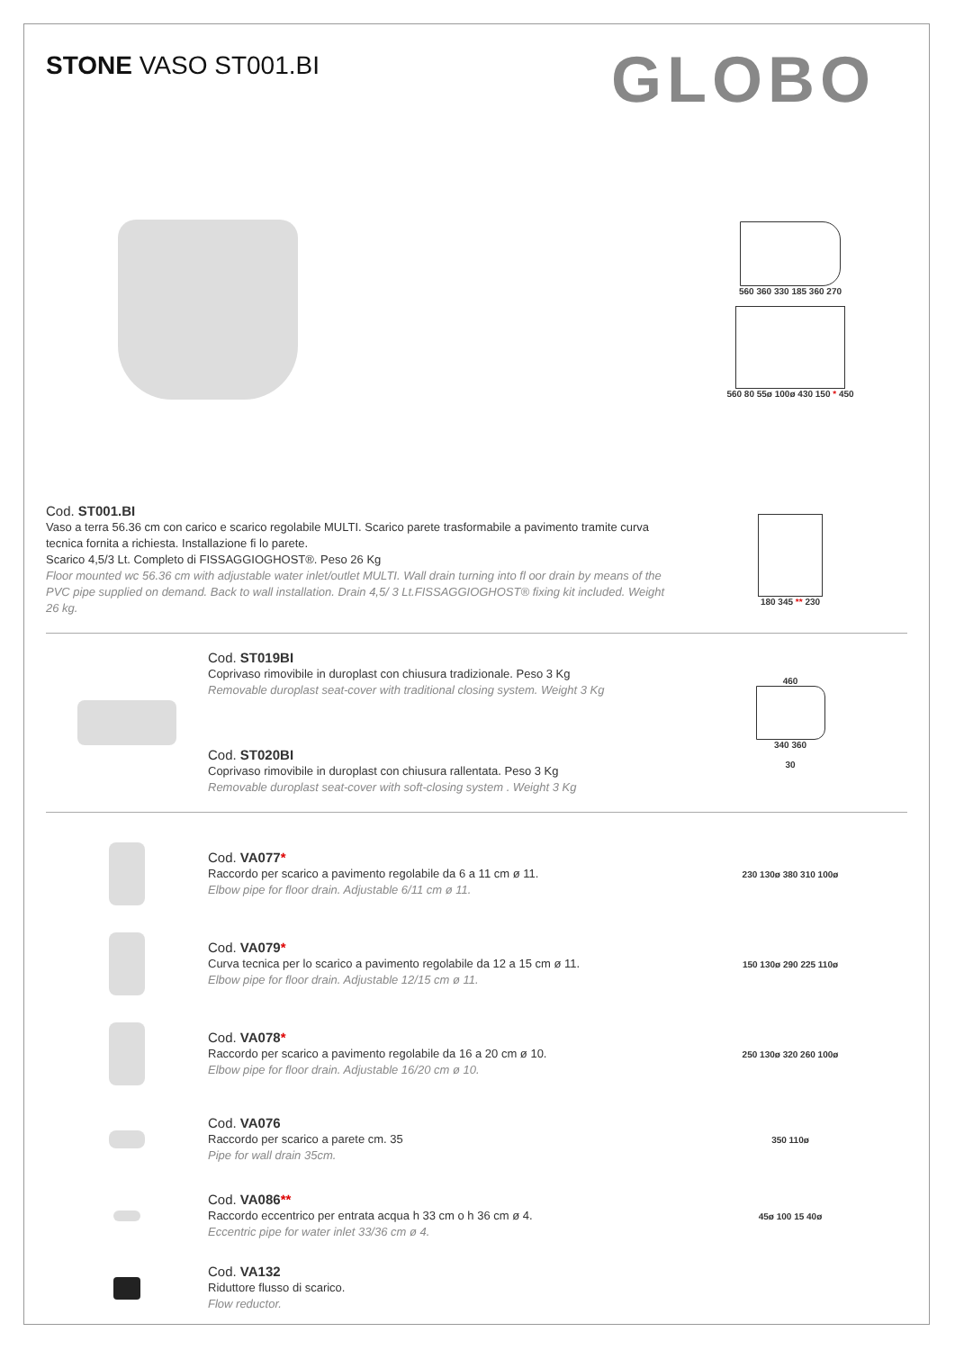STONE VASO ST001.BI
GLOBO
560 360 330 185 360 270
560 80 55ø 100ø 430 150 * 450
Cod. ST001.BI
Vaso a terra 56.36 cm con carico e scarico regolabile MULTI. Scarico parete trasformabile a pavimento tramite curva tecnica fornita a richiesta. Installazione fi lo parete.
Scarico 4,5/3 Lt. Completo di FISSAGGIOGHOST®. Peso 26 Kg
Floor mounted wc 56.36 cm with adjustable water inlet/outlet MULTI. Wall drain turning into fl oor drain by means of the PVC pipe supplied on demand. Back to wall installation. Drain 4,5/ 3 Lt.FISSAGGIOGHOST® fixing kit included. Weight 26 kg.
180 345 ** 230
Cod. ST019BI
Coprivaso rimovibile in duroplast con chiusura tradizionale. Peso 3 Kg
Removable duroplast seat-cover with traditional closing system. Weight 3 Kg
Cod. ST020BI
Coprivaso rimovibile in duroplast con chiusura rallentata. Peso 3 Kg
Removable duroplast seat-cover with soft-closing system . Weight 3 Kg
460
340 360
30
Cod. VA077*
Raccordo per scarico a pavimento regolabile da 6 a 11 cm ø 11.
Elbow pipe for floor drain. Adjustable 6/11 cm ø 11.
230 130ø 380 310 100ø
Cod. VA079*
Curva tecnica per lo scarico a pavimento regolabile da 12 a 15 cm ø 11.
Elbow pipe for floor drain. Adjustable 12/15 cm ø 11.
150 130ø 290 225 110ø
Cod. VA078*
Raccordo per scarico a pavimento regolabile da 16 a 20 cm ø 10.
Elbow pipe for floor drain. Adjustable 16/20 cm ø 10.
250 130ø 320 260 100ø
Cod. VA076
Raccordo per scarico a parete cm. 35
Pipe for wall drain 35cm.
350 110ø
Cod. VA086**
Raccordo eccentrico per entrata acqua h 33 cm o h 36 cm ø 4.
Eccentric pipe for water inlet 33/36 cm ø 4.
45ø 100 15 40ø
Cod. VA132
Riduttore flusso di scarico.
Flow reductor.